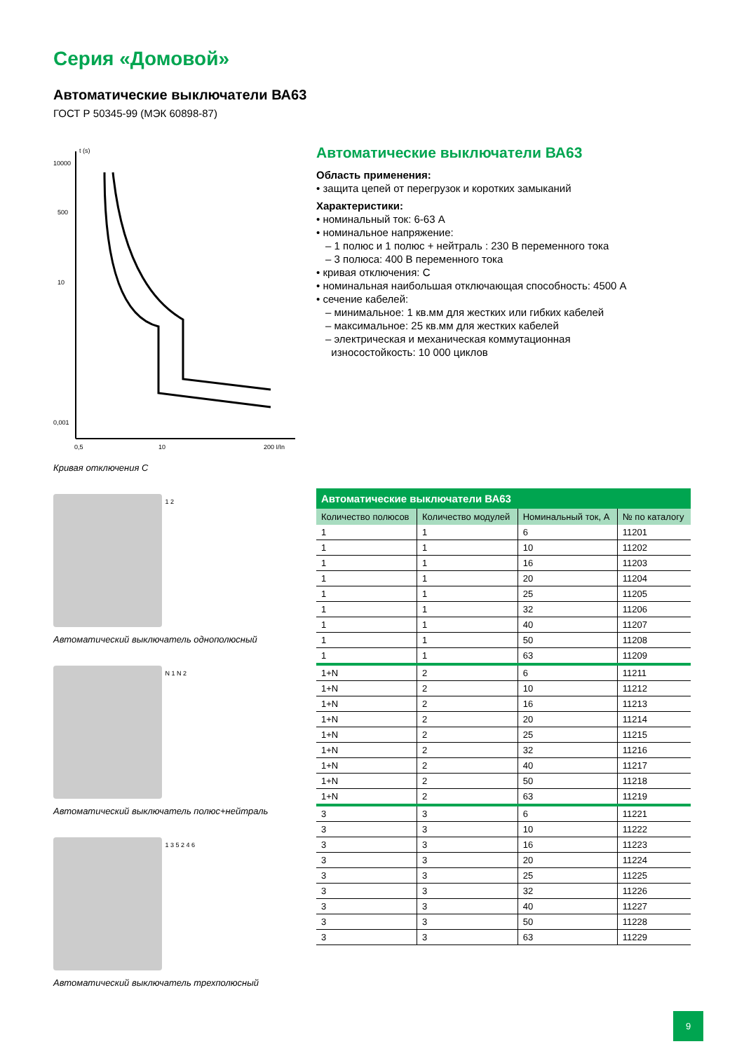Серия «Домовой»
Автоматические выключатели ВА63
ГОСТ Р 50345-99 (МЭК 60898-87)
t (s)
10000
500
10
0,001
0,5
10
200 I/In
Кривая отключения С
1 2
Автоматический выключатель однополюсный
N 1 N 2
Автоматический выключатель полюс+нейтраль
1 3 5 2 4 6
Автоматический выключатель трехполюсный
Автоматические выключатели ВА63
Область применения:
• защита цепей от перегрузок и коротких замыканий
Характеристики:
• номинальный ток: 6-63 А
• номинальное напряжение:
– 1 полюс и 1 полюс + нейтраль : 230 В переменного тока
– 3 полюса: 400 В переменного тока
• кривая отключения: С
• номинальная наибольшая отключающая способность: 4500 А
• сечение кабелей:
– минимальное: 1 кв.мм для жестких или гибких кабелей
– максимальное: 25 кв.мм для жестких кабелей
– электрическая и механическая коммутационная
износостойкость: 10 000 циклов
Автоматические выключатели ВА63
| Количество полюсов | Количество модулей | Номинальный ток, А | № по каталогу |
| --- | --- | --- | --- |
| 1 | 1 | 6 | 11201 |
| 1 | 1 | 10 | 11202 |
| 1 | 1 | 16 | 11203 |
| 1 | 1 | 20 | 11204 |
| 1 | 1 | 25 | 11205 |
| 1 | 1 | 32 | 11206 |
| 1 | 1 | 40 | 11207 |
| 1 | 1 | 50 | 11208 |
| 1 | 1 | 63 | 11209 |
| 1+N | 2 | 6 | 11211 |
| 1+N | 2 | 10 | 11212 |
| 1+N | 2 | 16 | 11213 |
| 1+N | 2 | 20 | 11214 |
| 1+N | 2 | 25 | 11215 |
| 1+N | 2 | 32 | 11216 |
| 1+N | 2 | 40 | 11217 |
| 1+N | 2 | 50 | 11218 |
| 1+N | 2 | 63 | 11219 |
| 3 | 3 | 6 | 11221 |
| 3 | 3 | 10 | 11222 |
| 3 | 3 | 16 | 11223 |
| 3 | 3 | 20 | 11224 |
| 3 | 3 | 25 | 11225 |
| 3 | 3 | 32 | 11226 |
| 3 | 3 | 40 | 11227 |
| 3 | 3 | 50 | 11228 |
| 3 | 3 | 63 | 11229 |
9